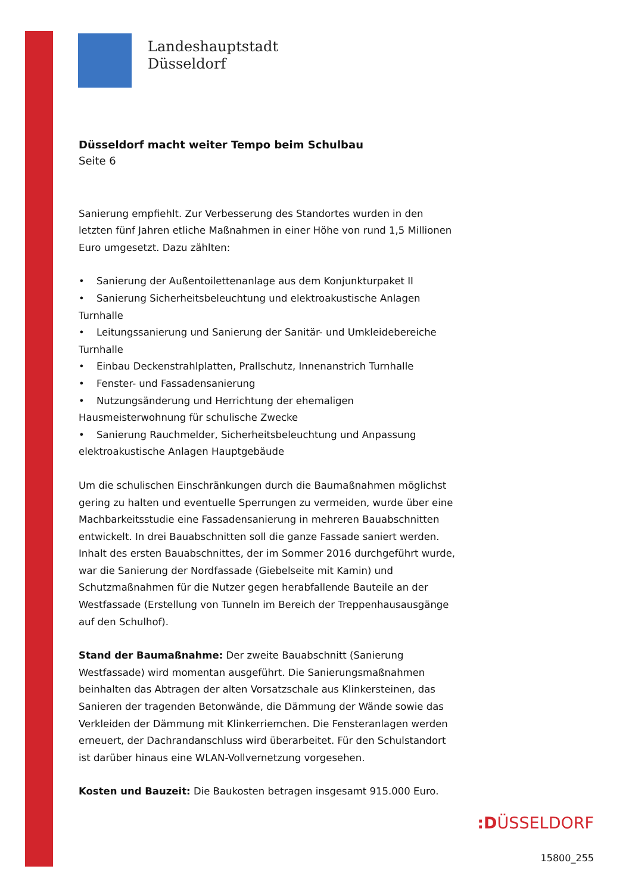Landeshauptstadt
Düsseldorf
Düsseldorf macht weiter Tempo beim Schulbau
Seite 6
Sanierung empfiehlt. Zur Verbesserung des Standortes wurden in den letzten fünf Jahren etliche Maßnahmen in einer Höhe von rund 1,5 Millionen Euro umgesetzt. Dazu zählten:
• Sanierung der Außentoilettenanlage aus dem Konjunkturpaket II
• Sanierung Sicherheitsbeleuchtung und elektroakustische Anlagen Turnhalle
• Leitungssanierung und Sanierung der Sanitär- und Umkleidebereiche Turnhalle
• Einbau Deckenstrahlplatten, Prallschutz, Innenanstrich Turnhalle
• Fenster- und Fassadensanierung
• Nutzungsänderung und Herrichtung der ehemaligen Hausmeisterwohnung für schulische Zwecke
• Sanierung Rauchmelder, Sicherheitsbeleuchtung und Anpassung elektroakustische Anlagen Hauptgebäude
Um die schulischen Einschränkungen durch die Baumaßnahmen möglichst gering zu halten und eventuelle Sperrungen zu vermeiden, wurde über eine Machbarkeitsstudie eine Fassadensanierung in mehreren Bauabschnitten entwickelt. In drei Bauabschnitten soll die ganze Fassade saniert werden. Inhalt des ersten Bauabschnittes, der im Sommer 2016 durchgeführt wurde, war die Sanierung der Nordfassade (Giebelseite mit Kamin) und Schutzmaßnahmen für die Nutzer gegen herabfallende Bauteile an der Westfassade (Erstellung von Tunneln im Bereich der Treppenhausausgänge auf den Schulhof).
Stand der Baumaßnahme: Der zweite Bauabschnitt (Sanierung Westfassade) wird momentan ausgeführt. Die Sanierungsmaßnahmen beinhalten das Abtragen der alten Vorsatzschale aus Klinkersteinen, das Sanieren der tragenden Betonwände, die Dämmung der Wände sowie das Verkleiden der Dämmung mit Klinkerriemchen. Die Fensteranlagen werden erneuert, der Dachrandanschluss wird überarbeitet. Für den Schulstandort ist darüber hinaus eine WLAN-Vollvernetzung vorgesehen.
Kosten und Bauzeit: Die Baukosten betragen insgesamt 915.000 Euro.
:DÜSSELDORF
15800_255